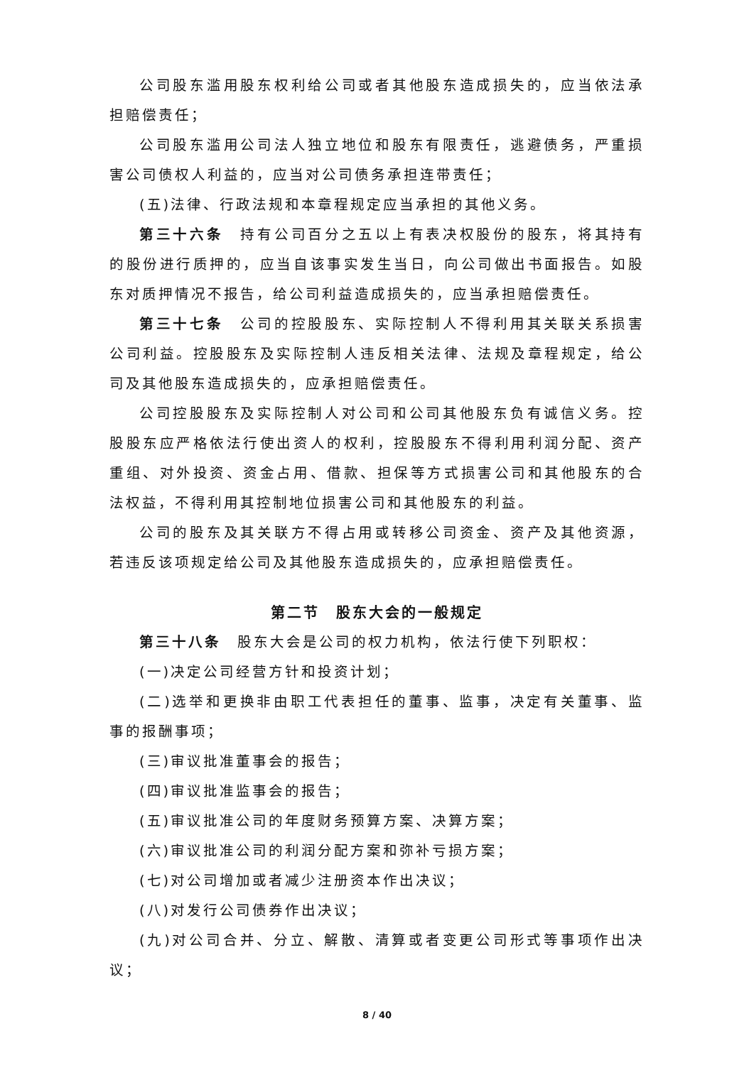公司股东滥用股东权利给公司或者其他股东造成损失的，应当依法承担赔偿责任；
公司股东滥用公司法人独立地位和股东有限责任，逃避债务，严重损害公司债权人利益的，应当对公司债务承担连带责任；
(五)法律、行政法规和本章程规定应当承担的其他义务。
第三十六条　持有公司百分之五以上有表决权股份的股东，将其持有的股份进行质押的，应当自该事实发生当日，向公司做出书面报告。如股东对质押情况不报告，给公司利益造成损失的，应当承担赔偿责任。
第三十七条　公司的控股股东、实际控制人不得利用其关联关系损害公司利益。控股股东及实际控制人违反相关法律、法规及章程规定，给公司及其他股东造成损失的，应承担赔偿责任。
公司控股股东及实际控制人对公司和公司其他股东负有诚信义务。控股股东应严格依法行使出资人的权利，控股股东不得利用利润分配、资产重组、对外投资、资金占用、借款、担保等方式损害公司和其他股东的合法权益，不得利用其控制地位损害公司和其他股东的利益。
公司的股东及其关联方不得占用或转移公司资金、资产及其他资源，若违反该项规定给公司及其他股东造成损失的，应承担赔偿责任。
第二节　股东大会的一般规定
第三十八条　股东大会是公司的权力机构，依法行使下列职权：
(一)决定公司经营方针和投资计划；
(二)选举和更换非由职工代表担任的董事、监事，决定有关董事、监事的报酬事项；
(三)审议批准董事会的报告；
(四)审议批准监事会的报告；
(五)审议批准公司的年度财务预算方案、决算方案；
(六)审议批准公司的利润分配方案和弥补亏损方案；
(七)对公司增加或者减少注册资本作出决议；
(八)对发行公司债券作出决议；
(九)对公司合并、分立、解散、清算或者变更公司形式等事项作出决议；
8 / 40